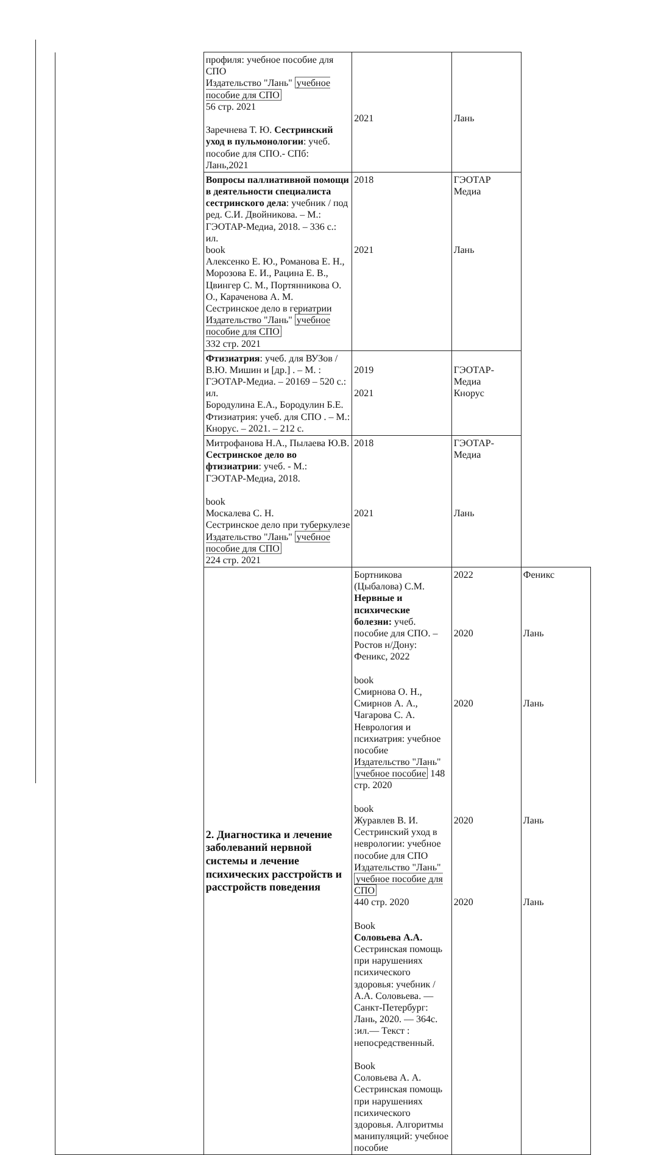| | профиля: учебное пособие для СПО Издательство "Лань" учебное пособие для СПО 56 стр. 2021 Заречнева Т. Ю. Сестринский уход в пульмонологии : учеб. пособие для СПО.- СПб: Лань,2021 | 2021 | Лань | |
| | Вопросы паллиативной помощи в деятельности специалиста сестринского дела : учебник / под ред. С.И. Двойникова. – М.: ГЭОТАР-Медиа, 2018. – 336 с.: ил. book Алексенко Е. Ю., Романова Е. Н., Морозова Е. И., Рацина Е. В., Цвингер С. М., Портянникова О. О., Караченова А. М. Сестринское дело в гериатрии Издательство "Лань" учебное пособие для СПО 332 стр. 2021 | 2018 2021 | ГЭОТАР Медиа Лань | |
| | Фтизиатрия : учеб. для ВУЗов / В.Ю. Мишин и [др.] . – М. : ГЭОТАР-Медиа. – 20169 – 520 с.: ил. Бородулина Е.А., Бородулин Б.Е. Фтизиатрия: учеб. для СПО . – М.: Кнорус. – 2021. – 212 с. | 2019 2021 | ГЭОТАР-Медиа Кнорус | |
| | Митрофанова Н.А., Пылаева Ю.В. Сестринское дело во фтизиатрии : учеб. - М.: ГЭОТАР-Медиа, 2018. book Москалева С. Н. Сестринское дело при туберкулезе Издательство "Лань" учебное пособие для СПО 224 стр. 2021 | 2018 2021 | ГЭОТАР-Медиа Лань | |
| | 2. Диагностика и лечение заболеваний нервной системы и лечение психических расстройств и расстройств поведения | Бортникова (Цыбалова) С.М. Нервные и психические болезни: учеб. пособие для СПО. – Ростов н/Дону: Феникс, 2022 book Смирнова О. Н., Смирнов А. А., Чагарова С. А. Неврология и психиатрия: учебное пособие Издательство "Лань" учебное пособие 148 стр. 2020 book Журавлев В. И. Сестринский уход в неврологии: учебное пособие для СПО Издательство "Лань" учебное пособие для СПО 440 стр. 2020 Book Соловьева А.А. Сестринская помощь при нарушениях психического здоровья: учебник / А.А. Соловьева. — Санкт-Петербург: Лань, 2020. — 364с. :ил.— Текст : непосредственный. Book Соловьева А. А. Сестринская помощь при нарушениях психического здоровья. Алгоритмы манипуляций: учебное пособие | 2022 2020 2020 2020 2020 | Феникс Лань Лань Лань Лань |